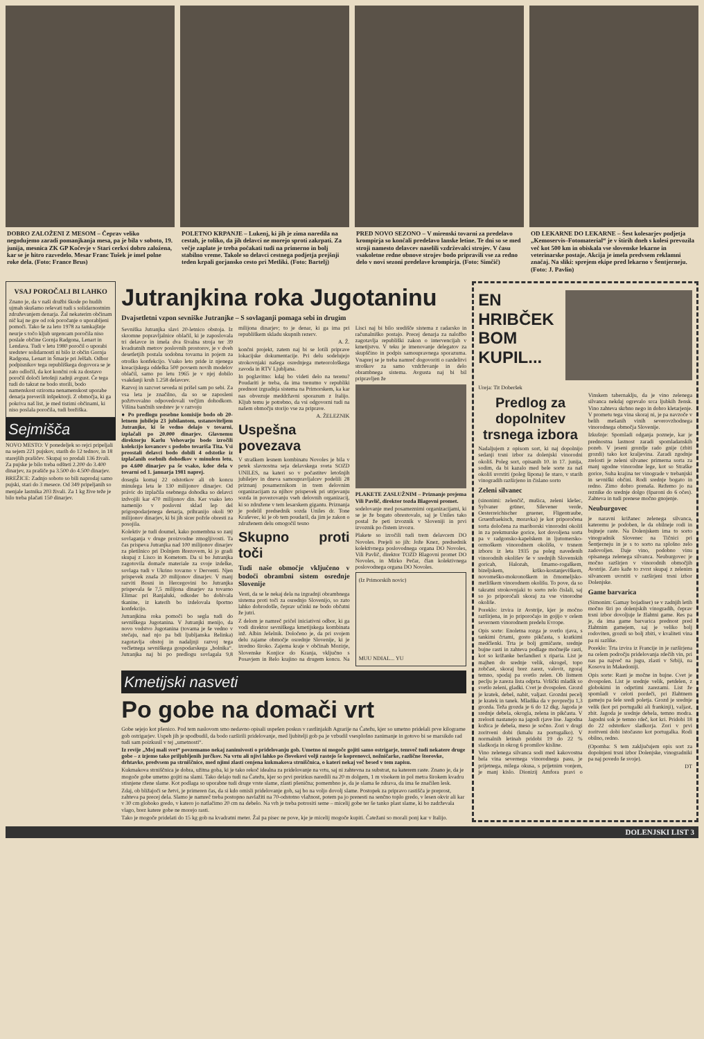DOBRO ZALOŽENI Z MESOM – Čeprav veliko negodujemo zaradi pomanjkanja mesa, pa je bila v soboto, 19. junija, mesnica ZK GP Kočevje v Stari cerkvi dobro založena, kar se je hitro razvedelo. Mesar Franc Tušek je imel polne roke dela. (Foto: France Brus)
POLETNO KRPANJE – Lukenj, ki jih je zima naredila na cestah, je toliko, da jih delavci ne morejo sproti zakrpati. Za večje zaplate je treba počakati tudi na primerno in bolj stabilno vreme. Takole so delavci cestnega podjetja prejšnji teden krpali gorjansko cesto pri Metliki. (Foto: Bartelj)
PRED NOVO SEZONO – V mirenski tovarni za predelavo krompirja so končali predelavo lanske letine. Te dni so se med stroji namesto delavcev naselili vzdrževalci strojev. V času vsakoletne redne obnove strojev bodo pripravili vse za redno delo v novi sezoni predelave krompirja. (Foto: Simčič)
OD LEKARNE DO LEKARNE – Šest kolesarjev podjetja „Kemoservis–Fotomaterial“ je v štirih dneh s kolesi prevozila več kot 500 km in obiskala vse slovenske lekarne in veterinarske postaje. Akcija je imela predvsem reklamni značaj. Na sliki: sprejem ekipe pred lekarno v Šentjerneju. (Foto: J. Pavlin)
VSAJ POROČALI BI LAHKO
Znano je, da v naši družbi škode po hudih ujmah skušamo reševati tudi s solidarnostnim združevanjem denarja. Žal nekaterim občinam nič kaj ne gre od rok poročanje o uporabljeni pomoči. Tako še za leto 1978 za tamkajšnje neurje s točo kljub urgencam poročila niso poslale občine Gornja Radgona, Lenart in Lendava. Tudi v letu 1980 poročil o uporabi sredstev solidarnosti ni bilo iz občin Gornja Radgona, Lenart in Šmarje pri Jelšah. Odbor podpisnikov tega republiškega dogovora se je zato odločil, da kot končni rok za dostavo poročil določi letošnji zadnji avgust. Če tega tudi do takrat ne bodo storili, bodo namenskost oziroma nenamenskost uporabe denarja preverili inšpektorji. Z območja, ki ga pokriva naš list, je med tistimi občinami, ki niso poslala poročila, tudi brežiška.
Sejmišča
NOVO MESTO: V ponedeljek so rejci pripeljali na sejem 221 pujskov, starih do 12 tednov, in 18 starejših prašičev. Skupaj so prodali 136 živali. Za pujske je bilo treba odšteti 2.200 do 3.400 dinarjev, za prašiče pa 3.500 do 4.500 dinarjev.
BREŽICE: Zadnjo soboto so bili naprodaj samo pujski, stari do 3 mesece. Od 349 pripeljanih so menjale lastnika 203 živali. Za 1 kg žive teže je bilo treba plačati 150 dinarjev.
Jutranjkina roka Jugotaninu
Dvajsetletni vzpon sevniške Jutranjke – S sovlaganji pomaga sebi in drugim
Sevniška Jutranjka slavi 20-letnico obstoja. Iz skromne popravljalnice oblačil, ki je zaposlovala tri delavce in imela dva šivalna stroja ter 39 kvadratnih metrov poslovnih prostorov, je v dveh desetletjih postala sodobna tovarna in pojem za otroško konfekcijo. Vsako leto pride iz njenega kreacijskega oddelka 500 povsem novih modelov oblačil, samo po letu 1965 je v njej dobilo vsakdanji kruh 1.258 delavcev.
Razvoj in razcvet seveda ni prišel sam po sebi. Za vsa leta je značilno, da so se zaposleni požrtvovalno odpovedovali večjim dohodkom. Višina bančnih sredstev je v razvoju
● Po predlogu posebne komisije bodo ob 20-letnem jubileju 23 jubilantom, ustanoviteljem Jutranjke, ki še vedno delajo v tovarni, izplačali po 20.000 dinarjev. Glavnemu direktorju Karlu Vehovarju bodo izročili kolekcijo kovancev s podobo tovariša Tita. Vsi preostali delavci bodo dobili 4 odstotke iz izplačanih osebnih dohodkov v minulem letu, po 4.600 dinarjev pa še vsako, kdor dela v tovarni od 1. januarja 1981 naprej.
dosegla komaj 22 odstotkov ali ob koncu minulega leta le 130 milijonov dinarjev. Od právic do izplačila osebnega dohodka so delavci izdvojili kar 470 milijonov din. Ker vsako leto namenijo v poslovni sklad lep del prigospodarjenega denarja, prihranijo okoli 90 milijonov dinarjev, ki bi jih sicer požrle obresti za posojila.
Kolektiv je tudi doumel, kako pomembna so zanj sovlaganja v druge proizvodne zmogljivosti. Ta čas prispeva Jutranjka nad 100 milijonov dinarjev za pletilnico pri Dolnjem Brezovem, ki jo gradi skupaj z Lisco in Kometom. Da si bo Jutranjka zagotovila domače materiale za svoje izdelke, sovlaga tudi v Ukrino tovarno v Derventi. Njen prispevek znaša 20 milijonov dinarjev. V manj razviti Bosni in Hercegovini bo Jutranjka prispevala še 7,5 milijona dinarjev za tovarno Elimac pri Banjaluki, odkoder bo dobivala tkanine, iz katerih bo izdelovala športno konfekcijo.
Jutranjkina roka pomoči bo segla tudi do sevniškega Jugotanina. V Jutranjki menijo, da novo vodstvo Jugotanina (tovarna je še vedno v stečaju, nad njo pa bdi ljubljanska Belinka) zagotavlja obstoj in nadaljnji razvoj tega večletnega sevniškega gospodarskega „bolnika“. Jutranjka naj bi po predlogu sovlagala 9,8 milijona dinarjev; to je denar, ki ga ima pri republiškem skladu skupnih rezerv.
A. Ž.
končni projekt, zatem naj bi se lotili priprave lokacijske dokumentacije. Pri delu sodelujejo strokovnjaki našega osrednjega meteorološkega zavoda in RTV Ljubljana.
In poglavitno: kdaj bo videti delo na terenu? Poudariti je treba, da ima trenutno v republiki prednost izgradnja sistema na Primorskem, ka kar nas obvezuje meddržavni sporazum z Italijo. Kljub temu je potrebno, da vsi odgovorni tudi na našem območju storijo vse za priprave.
A. ŽELEZNIK
Uspešna povezava
V straškem lesnem kombinatu Novoles je bila v petek slavnostna seja delavskega sveta SOZD UNILES, na kateri so v počastitev letošnjih jubilejev in dneva samoupravljalcev podelili 28 priznanj posameznikom in trem delovnim organizacijam za njihov prispevek pri utrjevanju sozda in povezovanju vseh delovnih organizacij, ki so združene v tem lesarskem gigantu. Priznanja je podelil predsednik sozda Uniles dr. Tone Kraševec, ki je ob tem poudaril, da jim je zakon o združenem delu omogočil tesno
Skupno proti toči
Tudi naše območje vključeno v bodoči obrambni sistem osrednje Slovenije
Vesti, da se le nekaj dela na izgradnji obrambnega sistema proti toči za osrednjo Slovenijo, so zato lahko dobrodošle, čeprav učinki ne bodo občutni že jutri.
Z delom je namreč pričel iniciativni odbor, ki ga vodi direktor sevniškega kmetijskega kombinata inž. Albin Ješelnik. Določeno je, da pri svojem delu zajame območje osrednje Slovenije, ki je izredno široko. Zajema kraje v občinah Mozirje, Slovenske Konjice do Kranja, vključno s Posavjem in Belo krajino na drugem koncu. Na Lisci naj bi bilo središče sistema z radarsko in računalniško postajo. Precej denarja za naložbo zagotavlja republiški zakon o intervencijah v kmetijstvu. V teku je imenovanje delegatov za skupščino in podpis samoupravnega sporazuma. Vnaprej se je treba namreč dogovoriti o razdelitvi stroškov za samo vzdrževanje in delo obrambnega sistema. Avgusta naj bi bil pripravljen že
PLAKETE ZASLUŽNIM – Priznanje prejema Vili Pavlič, direktor tozda Blagovni promet.
sodelovanje med posameznimi organizacijami, ki se je že bogato obrestovalo, saj je Uniles tako postal že peti izvoznik v Sloveniji in prvi izvoznik po čistem izvozu.
Plakete so izročili tudi trem delavcem DO Novoles. Prejeli so jih: Jože Knez, predsednik kolektivnega poslovodnega organa DO Novoles, Vili Pavlič, direktor TOZD Blagovni promet DO Novoles, in Mirko Pečar, član kolektivnega poslovodnega organa DO Novoles.
(Iz Primorskih novic)
MUU NDIAL... YU
Kmetijski nasveti
Po gobe na domači vrt
Gobe sejejo kot pšenico. Pod tem naslovom smo nedavno opisali uspešen poskus v rastlinjakih Agrarije na Čatežu, kjer so umetno pridelali prve kilograme gob ostrigarjev. Uspeh jih je spodbudil, da bodo razširili pridelovanje, med ljubitelji gob pa je vzbudil vsesplošno zanimanje in gotovo bi se marsikdo rad tudi sam poizkusil v tej „umetnosti“.
Iz revije „Moj mali svet“ povzemamo nekaj zanimivosti o pridelovanju gob. Umetno ni mogoče gojiti samo ostrigarje, temveč tudi nekatere druge gobe – z izjemo tako priljubljenih jurčkov. Na vrtu ali njivi lahko po človekovi volji rastejo še koprenovci, nožničarke, različne štorovke, drhtavke, predvsem pa strniščnice, med njimi zlasti cenjena kukmakova strniščnica, o kateri nekaj več besed v tem zapisu.
Kukmakova strniščnica je dobra, užitna goba, ki je tako rekoč idealna za pridelovanje na vrtu, saj ni zahtevna za substrat, na katerem raste. Znano je, da je mogoče gobe umetno gojiti na slami. Tako delajo tudi na Čatežu, kjer so prvi preizkus naredili na 20 m dolgem, 1 m visokem in pol metra širokem kvadru stisnjene ržene slame. Kot podlaga so uporabne tudi druge vrste slame, zlasti pšenična; pomembno je, da je slama še zdrava, da ima še značilen lesk.
Zdaj, ob bližajoči se žetvi, je primeren čas, da si kdo omisli pridelovanje gob, saj bo na voljo dovolj slame. Postopek za pripravo rastišča je preprost, zahteva pa precej dela. Slamo je namreč treba postopno navlažiti na 70-odstotno vlažnost, potem pa jo prenesti na senčno toplo gredo, v lesen okvir ali kar v 30 cm globoko gredo, v katero jo natlačimo 20 cm na debelo. Na vrh je treba potrositi seme – micelij gobe ter še tanko plast slame, ki bo zadrževala vlago, brez katere gobe ne morejo rasti.
Tako je mogoče pridelati do 15 kg gob na kvadratni meter. Žal pa pisec ne pove, kje je micelij mogoče kupiti. Čatežani so morali ponj kar v Italijo.
EN HRIBČEK BOM KUPIL...
Ureja: Tit Doberšek
Predlog za dopolnitev trsnega izbora
Nadaljujem z opisom sort, ki naj dopolnijo sedanji trsni izbor za dolenjski vinorodni okoliš. Poleg sort, opisanih 10. in 17. junija, sodim, da bi kazalo med bele sorte za naš okoliš uvrstiti (poleg šipona) še staro, v starih vinogradih razširjeno in čislano sorto
Zeleni silvanec
(sinonimi: zelenčič, mušica, zeleni klešec, Sylvaner grüner, Silevener verde, Oesterreichischer gruener, Fligentraube, Gruenfraekisch, moravka) je kot priporočena sorta določena za mariborski vinorodni okoliš in za prekmurske gorice, kot dovoljena sorta pa v radgonsko-kapelskem in ljutomersko-ormoškem vinorodnem okolišu, v trsnem izboru iz leta 1935 pa poleg navedenih vinorodnih okolišev še v srednjih Slovenskih goricah, Halozah, šmarno-rogaškem, bizeljskem, krško-kostanjeviškem, novomeško-mokronoškem in črnomeljsko-metliškem vinorodnem okolišu. To pove, da so takratni strokovnjaki to sorto zelo čislali, saj so jo priporočali skoraj za vse vinorodne okoliše.
Poreklo: izvira iz Avstrije, kjer je močno razširjena, in jo priporočajo in gojijo v celem severnem vinorodnem predelu Evrope.
Opis sorte: Enoletna rozga je svetlo rjava, s tankimi črtami, gosto pikčasta, s kratkimi medčlenki. Trta je bolj grmičaste, srednje bujne rasti in zahteva podlage močnejše rasti, kot so križanke berlandieri x riparia. List je majhen do srednje velik, okrogel, topo zobčast, skoraj brez zarez, valovit, zgoraj temno, spodaj pa svetlo zelen. Ob listnem peclju je zareza lista odprta. Vršički mladik so svetlo zeleni, gladki. Cvet je dvospolen. Grozd je kratek, debel, nabit, valjast. Grozdni pecelj je kratek in tanek. Mladika da v povprečju 1,3 grozda. Teža grozda je 6 do 12 dkg. Jagoda je srednje debela, okrogla, zelena in pikčasta. V zrelosti nastanejo na jagodi rjave lise. Jagodna kožica je debela, meso je sočno. Zori v drugi zoritveni dobi (kmalu za portugalko). V normalnih letinah pridobi 19 do 22 % sladkorja in okrog 6 promilov kisline.
Vino zelenega silvanca sodi med kakovostna bela vina severnega vinorodnega pasu, je prijetnega, milega okusa, s prijetnim vonjem, je manj kislo. Dionizij Amfora pravi o Vinskem tabernaklju, da je vino zelenega silvanca nekdaj ogrevalo srca ljubkih žensk. Vino zahteva skrbno nego in dobro kletarjenje. V prometu tega vina skoraj ni, je pa navzoče v belih mešanih vinih severovzhodnega vinorodnega območja Slovenije.
Izkušnje: Spomladi odganja pozneje, kar je prednostna lastnost zaradi spomladanskih pozeb. V jeseni grozdje rado gnije (zbiti grozdi) tako kot kraljevina. Zaradi zgodnje zrelosti je zeleni silvanec primerna sorta za manj ugodne vinorodne lege, kot so Straške gorice, Suha krajina ter vinograde v trebanjski in sevniški občini. Rodi srednje bogato in redno. Zimo dobro prenaša. Režemo jo na reznike do srednje dolgo (šparoni do 6 očes). Zahteva in tudi prenese močno gnojenje.
Neuburgovec
je naravni križanec zelenega silvanca, kateremu je podoben, le da obilneje rodi in bujneje raste. Na Dolenjskem ima to sorto vinogradnik Slovenec na Tičnici pri Šentjerneju in je s to sorto na splošno zelo zadovoljen. Daje vino, podobno vinu opisanega zelenega silvanca. Neuburgovec je močno razširjen v vinorodnih območjih Avstrije. Zato kaže to zvrst skupaj z zelenim silvancem uvrstiti v razširjeni trsni izbor Dolenjske.
Game barvarica
(Simonim: Gamay bojadiser) se v zadnjih letih močno širi po dolenjskih vinogradih, čeprav trsni izbor dovoljuje le žlahtni game. Res pa je, da ima game barvarica prednost pred žlahtnim gamejem, saj je veliko bolj rodoviten, grozdi so bolj zbiti, v kvaliteti vina pa ni razlike.
Poreklo: Trta izvira iz Francije in je razširjena na celem področju pridelovanja rdečih vin, pri nas pa največ na jugu, zlasti v Srbiji, na Kosovu in Makedoniji.
Opis sorte: Rasti je močne in bujne. Cvet je dvospolen. List je srednje velik, petdelen, z globokimi in odprtimi zarezami. List že spomladi v celoti pordeči, pri žlahtnem gameju pa šele sredi poletja. Grozd je srednje velik (kot pri portugalki ali frankinji), valjast, zbit. Jagoda je srednje debela, temno modra. Jagodni sok je temno rdeč, kot kri. Pridobi 18 do 22 odstotkov sladkorja. Zori v prvi zoritveni dobi istočasno kot portugalka. Rodi obilno, redno.
(Opomba: S tem zaključujem opis sort za dopolnjeni trsni izbor Dolenjske, vinogradniki pa naj povedo še svoje).
DT
DOLENJSKI LIST 3